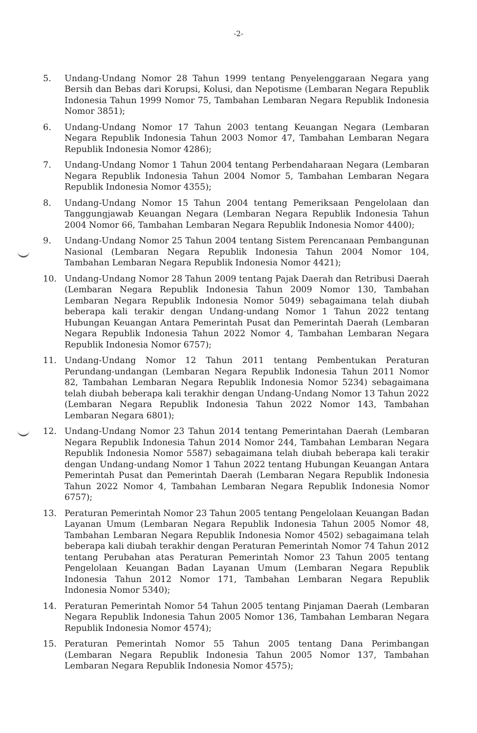-2-
5. Undang-Undang Nomor 28 Tahun 1999 tentang Penyelenggaraan Negara yang Bersih dan Bebas dari Korupsi, Kolusi, dan Nepotisme (Lembaran Negara Republik Indonesia Tahun 1999 Nomor 75, Tambahan Lembaran Negara Republik Indonesia Nomor 3851);
6. Undang-Undang Nomor 17 Tahun 2003 tentang Keuangan Negara (Lembaran Negara Republik Indonesia Tahun 2003 Nomor 47, Tambahan Lembaran Negara Republik Indonesia Nomor 4286);
7. Undang-Undang Nomor 1 Tahun 2004 tentang Perbendaharaan Negara (Lembaran Negara Republik Indonesia Tahun 2004 Nomor 5, Tambahan Lembaran Negara Republik Indonesia Nomor 4355);
8. Undang-Undang Nomor 15 Tahun 2004 tentang Pemeriksaan Pengelolaan dan Tanggungjawab Keuangan Negara (Lembaran Negara Republik Indonesia Tahun 2004 Nomor 66, Tambahan Lembaran Negara Republik Indonesia Nomor 4400);
9. Undang-Undang Nomor 25 Tahun 2004 tentang Sistem Perencanaan Pembangunan Nasional (Lembaran Negara Republik Indonesia Tahun 2004 Nomor 104, Tambahan Lembaran Negara Republik Indonesia Nomor 4421);
10. Undang-Undang Nomor 28 Tahun 2009 tentang Pajak Daerah dan Retribusi Daerah (Lembaran Negara Republik Indonesia Tahun 2009 Nomor 130, Tambahan Lembaran Negara Republik Indonesia Nomor 5049) sebagaimana telah diubah beberapa kali terakir dengan Undang-undang Nomor 1 Tahun 2022 tentang Hubungan Keuangan Antara Pemerintah Pusat dan Pemerintah Daerah (Lembaran Negara Republik Indonesia Tahun 2022 Nomor 4, Tambahan Lembaran Negara Republik Indonesia Nomor 6757);
11. Undang-Undang Nomor 12 Tahun 2011 tentang Pembentukan Peraturan Perundang-undangan (Lembaran Negara Republik Indonesia Tahun 2011 Nomor 82, Tambahan Lembaran Negara Republik Indonesia Nomor 5234) sebagaimana telah diubah beberapa kali terakhir dengan Undang-Undang Nomor 13 Tahun 2022 (Lembaran Negara Republik Indonesia Tahun 2022 Nomor 143, Tambahan Lembaran Negara 6801);
12. Undang-Undang Nomor 23 Tahun 2014 tentang Pemerintahan Daerah (Lembaran Negara Republik Indonesia Tahun 2014 Nomor 244, Tambahan Lembaran Negara Republik Indonesia Nomor 5587) sebagaimana telah diubah beberapa kali terakir dengan Undang-undang Nomor 1 Tahun 2022 tentang Hubungan Keuangan Antara Pemerintah Pusat dan Pemerintah Daerah (Lembaran Negara Republik Indonesia Tahun 2022 Nomor 4, Tambahan Lembaran Negara Republik Indonesia Nomor 6757);
13. Peraturan Pemerintah Nomor 23 Tahun 2005 tentang Pengelolaan Keuangan Badan Layanan Umum (Lembaran Negara Republik Indonesia Tahun 2005 Nomor 48, Tambahan Lembaran Negara Republik Indonesia Nomor 4502) sebagaimana telah beberapa kali diubah terakhir dengan Peraturan Pemerintah Nomor 74 Tahun 2012 tentang Perubahan atas Peraturan Pemerintah Nomor 23 Tahun 2005 tentang Pengelolaan Keuangan Badan Layanan Umum (Lembaran Negara Republik Indonesia Tahun 2012 Nomor 171, Tambahan Lembaran Negara Republik Indonesia Nomor 5340);
14. Peraturan Pemerintah Nomor 54 Tahun 2005 tentang Pinjaman Daerah (Lembaran Negara Republik Indonesia Tahun 2005 Nomor 136, Tambahan Lembaran Negara Republik Indonesia Nomor 4574);
15. Peraturan Pemerintah Nomor 55 Tahun 2005 tentang Dana Perimbangan (Lembaran Negara Republik Indonesia Tahun 2005 Nomor 137, Tambahan Lembaran Negara Republik Indonesia Nomor 4575);